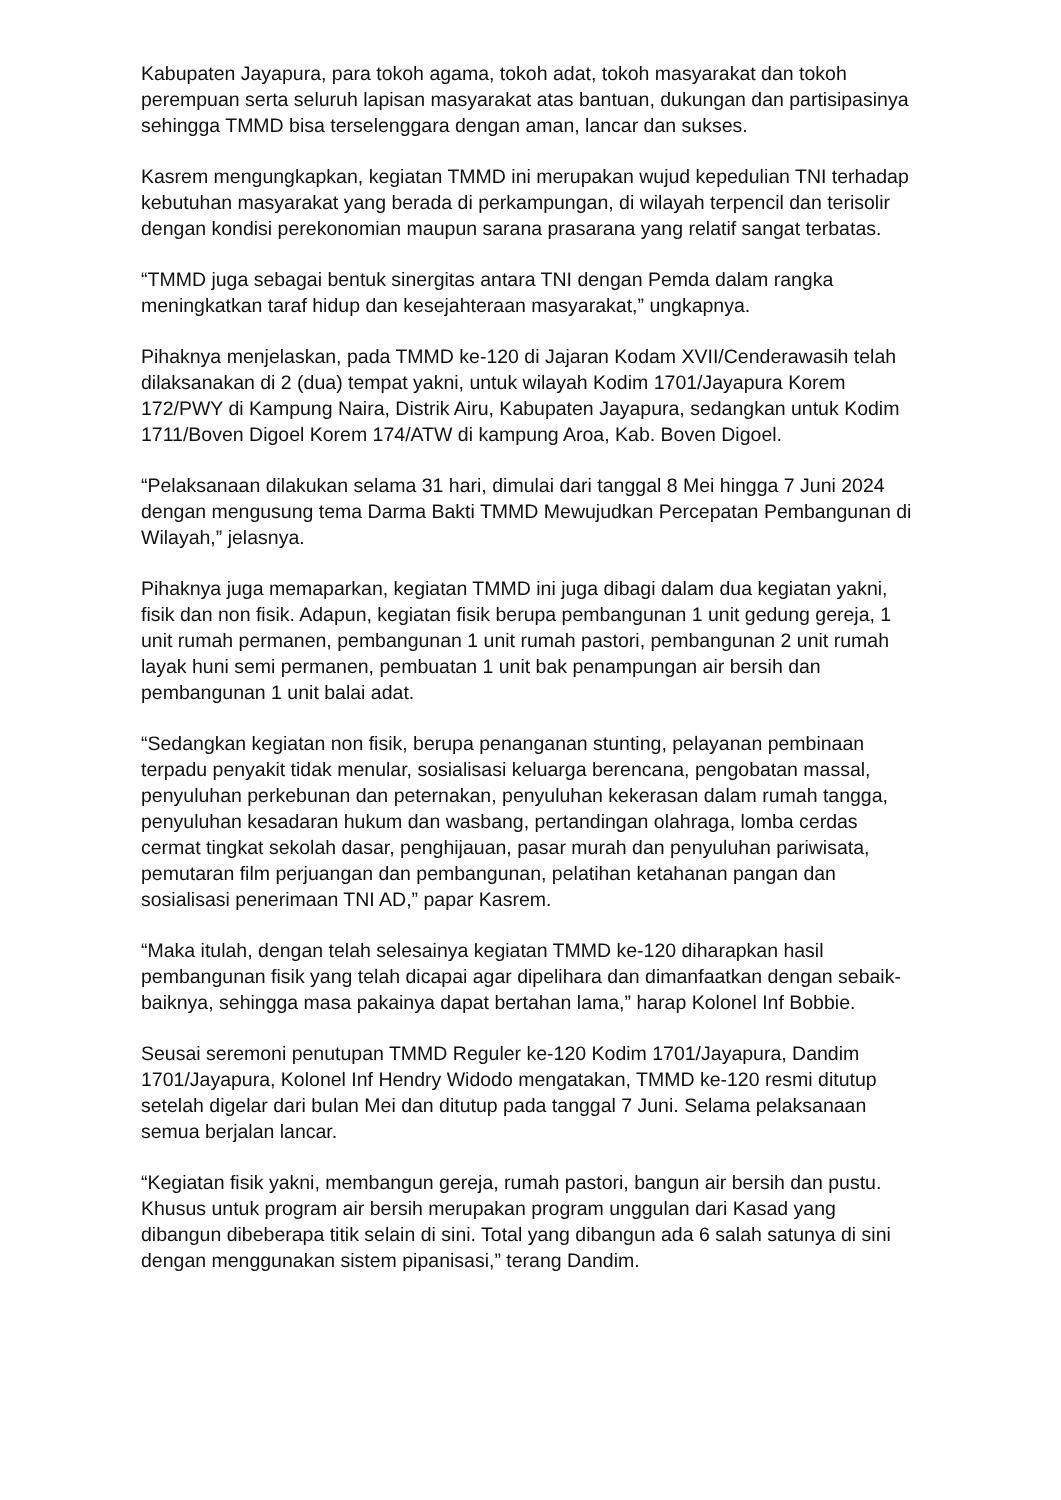Kabupaten Jayapura, para tokoh agama, tokoh adat, tokoh masyarakat dan tokoh perempuan serta seluruh lapisan masyarakat atas bantuan, dukungan dan partisipasinya sehingga TMMD bisa terselenggara dengan aman, lancar dan sukses.
Kasrem mengungkapkan, kegiatan TMMD ini merupakan wujud kepedulian TNI terhadap kebutuhan masyarakat yang berada di perkampungan, di wilayah terpencil dan terisolir dengan kondisi perekonomian maupun sarana prasarana yang relatif sangat terbatas.
“TMMD juga sebagai bentuk sinergitas antara TNI dengan Pemda dalam rangka meningkatkan taraf hidup dan kesejahteraan masyarakat,” ungkapnya.
Pihaknya menjelaskan, pada TMMD ke-120 di Jajaran Kodam XVII/Cenderawasih telah dilaksanakan di 2 (dua) tempat yakni, untuk wilayah Kodim 1701/Jayapura Korem 172/PWY di Kampung Naira, Distrik Airu, Kabupaten Jayapura, sedangkan untuk Kodim 1711/Boven Digoel Korem 174/ATW di kampung Aroa, Kab. Boven Digoel.
“Pelaksanaan dilakukan selama 31 hari, dimulai dari tanggal 8 Mei hingga 7 Juni 2024 dengan mengusung tema Darma Bakti TMMD Mewujudkan Percepatan Pembangunan di Wilayah,” jelasnya.
Pihaknya juga memaparkan, kegiatan TMMD ini juga dibagi dalam dua kegiatan yakni, fisik dan non fisik. Adapun, kegiatan fisik berupa pembangunan 1 unit gedung gereja, 1 unit rumah permanen, pembangunan 1 unit rumah pastori, pembangunan 2 unit rumah layak huni semi permanen, pembuatan 1 unit bak penampungan air bersih dan pembangunan 1 unit balai adat.
“Sedangkan kegiatan non fisik, berupa penanganan stunting, pelayanan pembinaan terpadu penyakit tidak menular, sosialisasi keluarga berencana, pengobatan massal, penyuluhan perkebunan dan peternakan, penyuluhan kekerasan dalam rumah tangga, penyuluhan kesadaran hukum dan wasbang, pertandingan olahraga, lomba cerdas cermat tingkat sekolah dasar, penghijauan, pasar murah dan penyuluhan pariwisata, pemutaran film perjuangan dan pembangunan, pelatihan ketahanan pangan dan sosialisasi penerimaan TNI AD,” papar Kasrem.
“Maka itulah, dengan telah selesainya kegiatan TMMD ke-120 diharapkan hasil pembangunan fisik yang telah dicapai agar dipelihara dan dimanfaatkan dengan sebaik-baiknya, sehingga masa pakainya dapat bertahan lama,” harap Kolonel Inf Bobbie.
Seusai seremoni penutupan TMMD Reguler ke-120 Kodim 1701/Jayapura, Dandim 1701/Jayapura, Kolonel Inf Hendry Widodo mengatakan, TMMD ke-120 resmi ditutup setelah digelar dari bulan Mei dan ditutup pada tanggal 7 Juni. Selama pelaksanaan semua berjalan lancar.
“Kegiatan fisik yakni, membangun gereja, rumah pastori, bangun air bersih dan pustu. Khusus untuk program air bersih merupakan program unggulan dari Kasad yang dibangun dibeberapa titik selain di sini. Total yang dibangun ada 6 salah satunya di sini dengan menggunakan sistem pipanisasi,” terang Dandim.